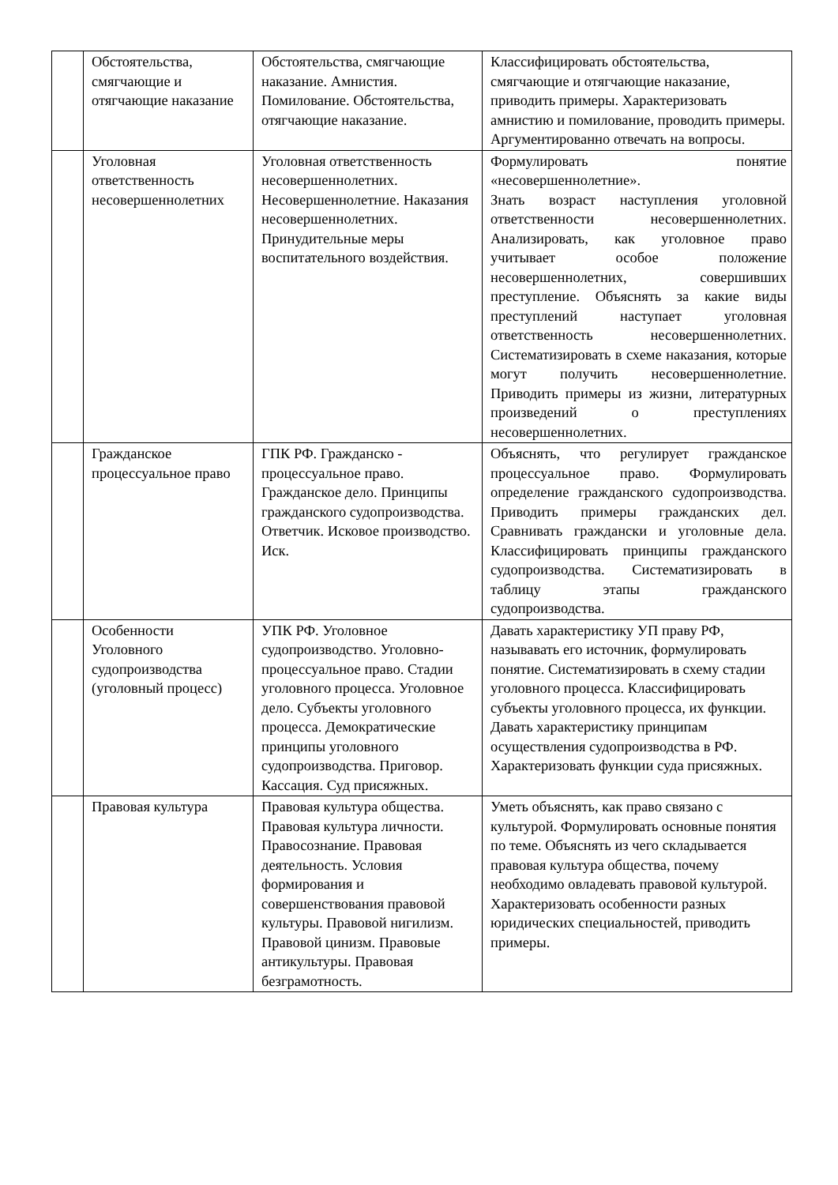| | Обстоятельства, смягчающие и отягчающие наказание | Обстоятельства, смягчающие наказание. Амнистия. Помилование. Обстоятельства, отягчающие наказание. | Классифицировать обстоятельства, смягчающие и отягчающие наказание, приводить примеры. Характеризовать амнистию и помилование, проводить примеры. Аргументированно отвечать на вопросы. |
| | Уголовная ответственность несовершеннолетних | Уголовная ответственность несовершеннолетних. Несовершеннолетние. Наказания несовершеннолетних. Принудительные меры воспитательного воздействия. | Формулировать понятие «несовершеннолетние». Знать возраст наступления уголовной ответственности несовершеннолетних. Анализировать, как уголовное право учитывает особое положение несовершеннолетних, совершивших преступление. Объяснять за какие виды преступлений наступает уголовная ответственность несовершеннолетних. Систематизировать в схеме наказания, которые могут получить несовершеннолетние. Приводить примеры из жизни, литературных произведений о преступлениях несовершеннолетних. |
| | Гражданское процессуальное право | ГПК РФ. Гражданско - процессуальное право. Гражданское дело. Принципы гражданского судопроизводства. Ответчик. Исковое производство. Иск. | Объяснять, что регулирует гражданское процессуальное право. Формулировать определение гражданского судопроизводства. Приводить примеры гражданских дел. Сравнивать граждански и уголовные дела. Классифицировать принципы гражданского судопроизводства. Систематизировать в таблицу этапы гражданского судопроизводства. |
| | Особенности Уголовного судопроизводства (уголовный процесс) | УПК РФ. Уголовное судопроизводство. Уголовно-процессуальное право. Стадии уголовного процесса. Уголовное дело. Субъекты уголовного процесса. Демократические принципы уголовного судопроизводства. Приговор. Кассация. Суд присяжных. | Давать характеристику УП праву РФ, называвать его источник, формулировать понятие. Систематизировать в схему стадии уголовного процесса. Классифицировать субъекты уголовного процесса, их функции. Давать характеристику принципам осуществления судопроизводства в РФ. Характеризовать функции суда присяжных. |
| | Правовая культура | Правовая культура общества. Правовая культура личности. Правосознание. Правовая деятельность. Условия формирования и совершенствования правовой культуры. Правовой нигилизм. Правовой цинизм. Правовые антикультуры. Правовая безграмотность. | Уметь объяснять, как право связано с культурой. Формулировать основные понятия по теме. Объяснять из чего складывается правовая культура общества, почему необходимо овладевать правовой культурой. Характеризовать особенности разных юридических специальностей, приводить примеры. |